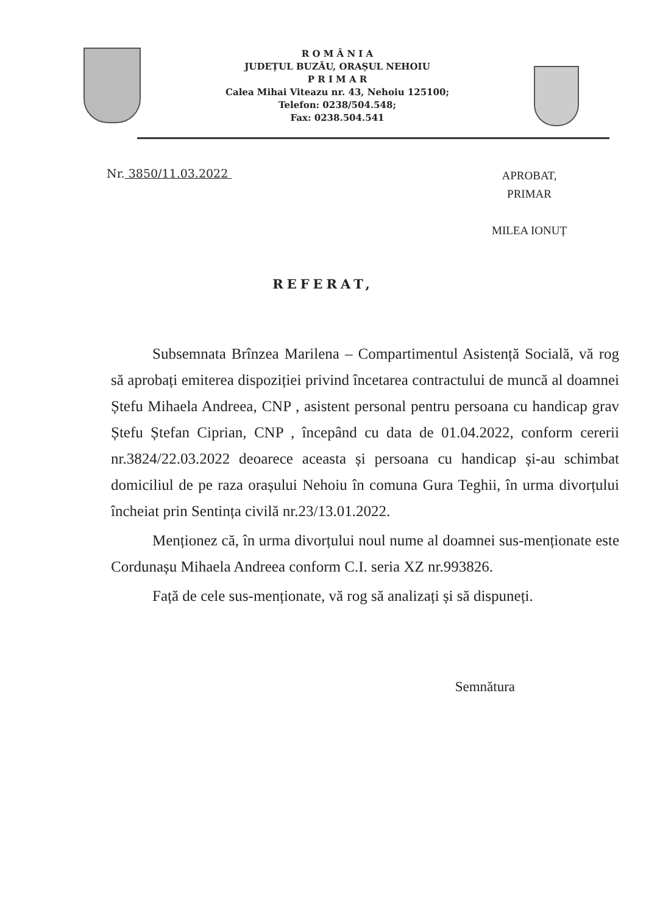R O M Â N I A
JUDEȚUL BUZĂU, ORAȘUL NEHOIU
P R I M A R
Calea Mihai Viteazu nr. 43, Nehoiu 125100;
Telefon: 0238/504.548;
Fax: 0238.504.541
Nr. 3850/11.03.2022
APROBAT,
PRIMAR
MILEA IONUȚ
REFERAT,
Subsemnata Brînzea Marilena – Compartimentul Asistență Socială, vă rog să aprobați emiterea dispoziției privind încetarea contractului de muncă al doamnei Ștefu Mihaela Andreea, CNP , asistent personal pentru persoana cu handicap grav Ștefu Ștefan Ciprian, CNP , începând cu data de 01.04.2022, conform cererii nr.3824/22.03.2022 deoarece aceasta și persoana cu handicap și-au schimbat domiciliul de pe raza orașului Nehoiu în comuna Gura Teghii, în urma divorțului încheiat prin Sentința civilă nr.23/13.01.2022.
Menționez că, în urma divorțului noul nume al doamnei sus-menționate este Cordunașu Mihaela Andreea conform C.I. seria XZ nr.993826.
Față de cele sus-menționate, vă rog să analizați și să dispuneți.
Semnătura